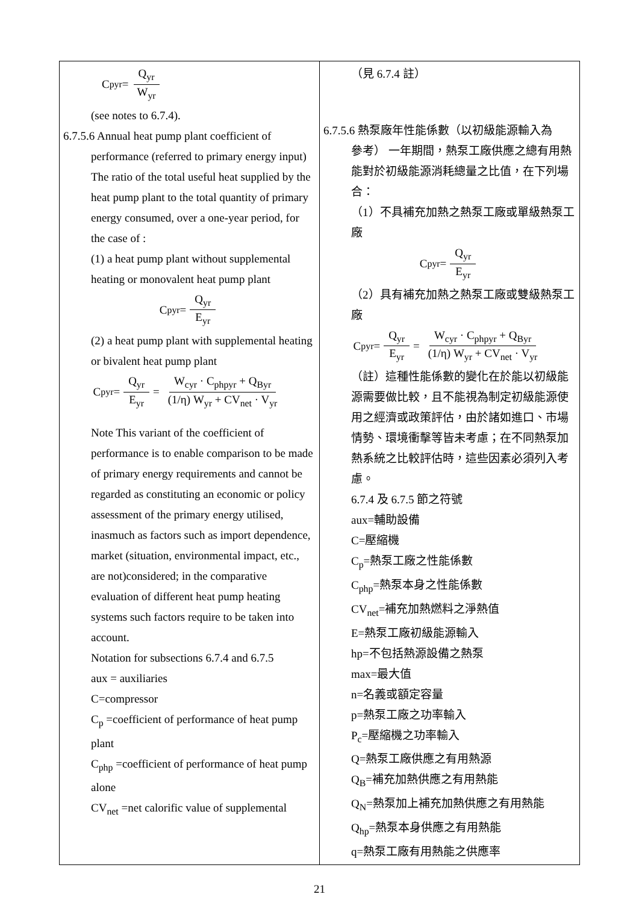| C<sub>pyr</sub> = Q<sub>yr</sub> W<sub>yr</sub> (see notes to 6.7.4). 6.7.5.6 Annual heat pump plant coefficient of performance (referred to primary energy input) The ratio of the total useful heat supplied by the heat pump plant to the total quantity of primary energy consumed, over a one-year period, for the case of : (1) a heat pump plant without supplemental heating or monovalent heat pump plant C<sub>pyr</sub> = Q<sub>yr</sub> E<sub>yr</sub> (2) a heat pump plant with supplemental heating or bivalent heat pump plant C<sub>pyr</sub> = Q<sub>yr</sub> E<sub>yr</sub> = W<sub>cyr</sub> · C<sub>phpyr</sub> + Q<sub>Byr</sub> (1/η) W<sub>yr</sub> + CV<sub>net</sub> · V<sub>yr</sub> Note This variant of the coefficient of performance is to enable comparison to be made of primary energy requirements and cannot be regarded as constituting an economic or policy assessment of the primary energy utilised, inasmuch as factors such as import dependence, market (situation, environmental impact, etc., are not)considered; in the comparative evaluation of different heat pump heating systems such factors require to be taken into account. Notation for subsections 6.7.4 and 6.7.5 aux = auxiliaries C=compressor C<sub>p</sub> =coefficient of performance of heat pump plant C<sub>php</sub> =coefficient of performance of heat pump alone CV<sub>net</sub> =net calorific value of supplemental | （見 6.7.4 註） 6.7.5.6 熱泵廠年性能係數（以初級能源輸入為 參考） 一年期間，熱泵工廠供應之總有用熱能對於初級能源消耗總量之比值，在下列場合： （1）不具補充加熱之熱泵工廠或單級熱泵工廠 C<sub>pyr</sub> = Q<sub>yr</sub> E<sub>yr</sub> （2）具有補充加熱之熱泵工廠或雙級熱泵工廠 C<sub>pyr</sub> = Q<sub>yr</sub> E<sub>yr</sub> = W<sub>cyr</sub> · C<sub>phpyr</sub> + Q<sub>Byr</sub> (1/η) W<sub>yr</sub> + CV<sub>net</sub> · V<sub>yr</sub> （註）這種性能係數的變化在於能以初級能源需要做比較，且不能視為制定初級能源使用之經濟或政策評估，由於諸如進口、市場情勢、環境衝擊等皆未考慮；在不同熱泵加熱系統之比較評估時，這些因素必須列入考慮。 6.7.4 及 6.7.5 節之符號 aux=輔助設備 C=壓縮機 C<sub>p</sub>=熱泵工廠之性能係數 C<sub>php</sub>=熱泵本身之性能係數 CV<sub>net</sub>=補充加熱燃料之淨熱值 E=熱泵工廠初級能源輸入 hp=不包括熱源設備之熱泵 max=最大值 n=名義或額定容量 p=熱泵工廠之功率輸入 P<sub>c</sub>=壓縮機之功率輸入 Q=熱泵工廠供應之有用熱源 Q<sub>B</sub>=補充加熱供應之有用熱能 Q<sub>N</sub>=熱泵加上補充加熱供應之有用熱能 Q<sub>hp</sub>=熱泵本身供應之有用熱能 q=熱泵工廠有用熱能之供應率 |
21